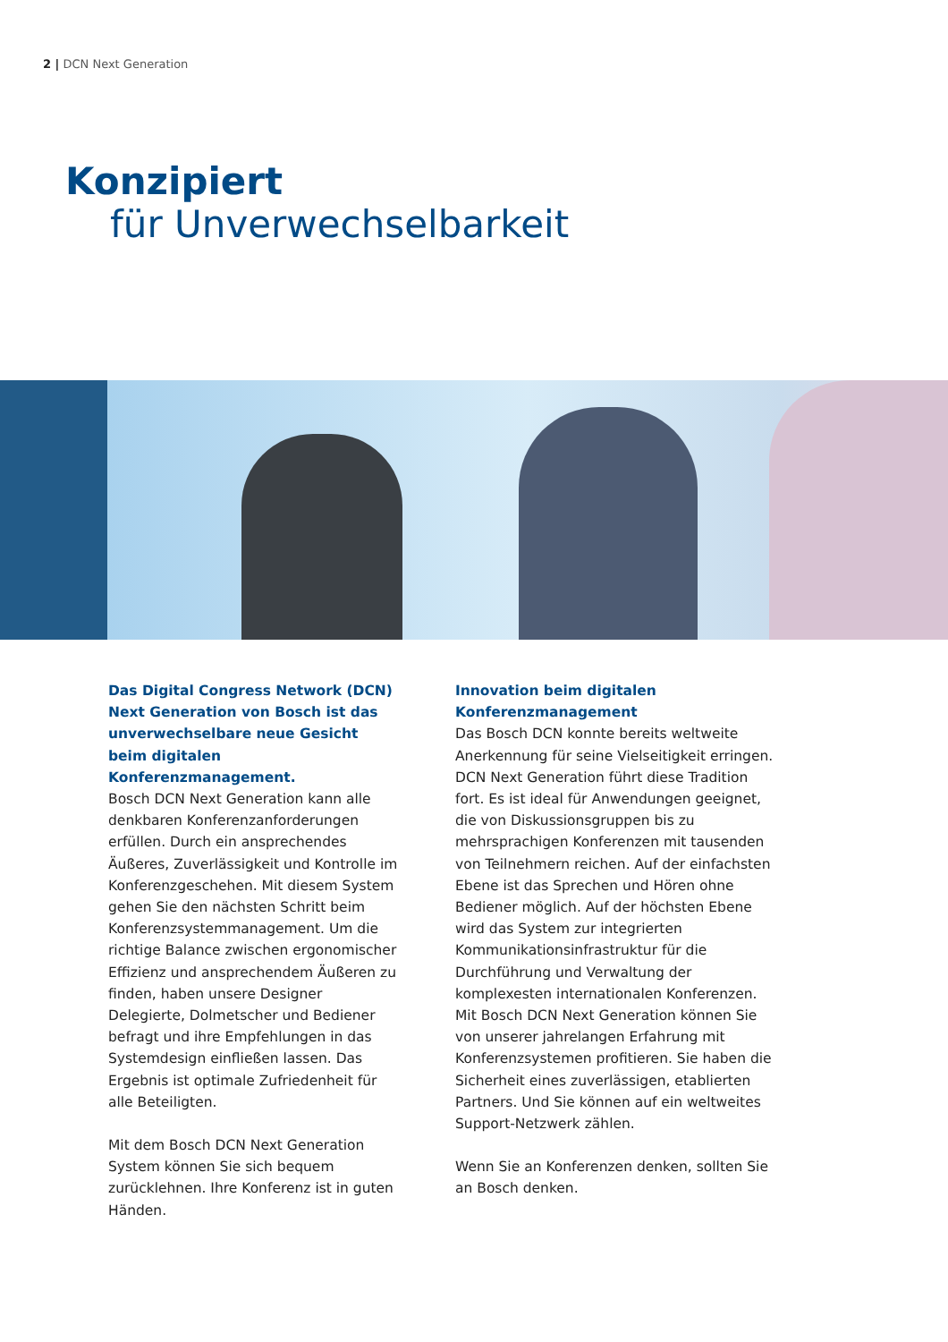2 | DCN Next Generation
Konzipiert
für Unverwechselbarkeit
Das Digital Congress Network (DCN) Next Generation von Bosch ist das unverwechselbare neue Gesicht beim digitalen Konferenzmanagement.
Bosch DCN Next Generation kann alle denkbaren Konferenzanforderungen erfüllen. Durch ein ansprechendes Äußeres, Zuverlässigkeit und Kontrolle im Konferenzgeschehen. Mit diesem System gehen Sie den nächsten Schritt beim Konferenzsystemmanagement. Um die richtige Balance zwischen ergonomischer Effizienz und ansprechendem Äußeren zu finden, haben unsere Designer Delegierte, Dolmetscher und Bediener befragt und ihre Empfehlungen in das Systemdesign einfließen lassen. Das Ergebnis ist optimale Zufriedenheit für alle Beteiligten.
Mit dem Bosch DCN Next Generation System können Sie sich bequem zurücklehnen. Ihre Konferenz ist in guten Händen.
Innovation beim digitalen Konferenzmanagement
Das Bosch DCN konnte bereits weltweite Anerkennung für seine Vielseitigkeit erringen. DCN Next Generation führt diese Tradition fort. Es ist ideal für Anwendungen geeignet, die von Diskussionsgruppen bis zu mehrsprachigen Konferenzen mit tausenden von Teilnehmern reichen. Auf der einfachsten Ebene ist das Sprechen und Hören ohne Bediener möglich. Auf der höchsten Ebene wird das System zur integrierten Kommunikationsinfrastruktur für die Durchführung und Verwaltung der komplexesten internationalen Konferenzen. Mit Bosch DCN Next Generation können Sie von unserer jahrelangen Erfahrung mit Konferenzsystemen profitieren. Sie haben die Sicherheit eines zuverlässigen, etablierten Partners. Und Sie können auf ein weltweites Support-Netzwerk zählen.
Wenn Sie an Konferenzen denken, sollten Sie an Bosch denken.